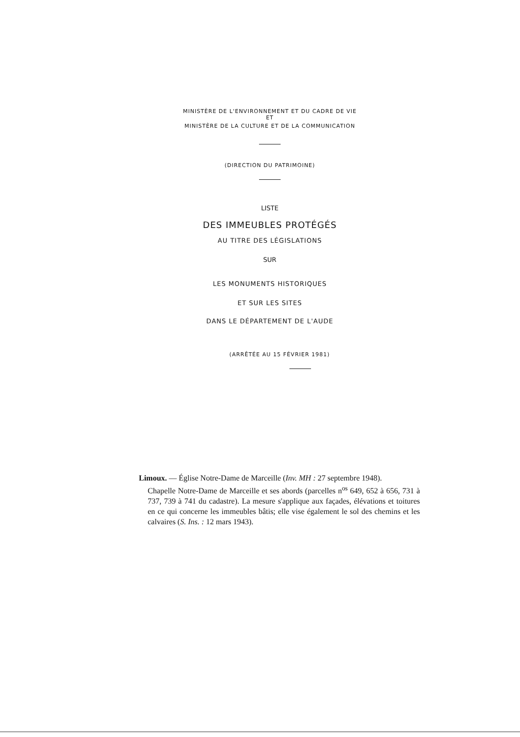MINISTÈRE DE L'ENVIRONNEMENT ET DU CADRE DE VIE
ET
MINISTÈRE DE LA CULTURE ET DE LA COMMUNICATION
(DIRECTION DU PATRIMOINE)
LISTE
DES IMMEUBLES PROTÉGÉS
AU TITRE DES LÉGISLATIONS
SUR
LES MONUMENTS HISTORIQUES
ET SUR LES SITES
DANS LE DÉPARTEMENT DE L'AUDE
(ARRÊTÉE AU 15 FÉVRIER 1981)
Limoux. — Église Notre-Dame de Marceille (Inv. MH : 27 septembre 1948).
Chapelle Notre-Dame de Marceille et ses abords (parcelles n<sup>os</sup> 649, 652 à 656, 731 à 737, 739 à 741 du cadastre). La mesure s'applique aux façades, élévations et toitures en ce qui concerne les immeubles bâtis; elle vise également le sol des chemins et les calvaires (S. Ins. : 12 mars 1943).